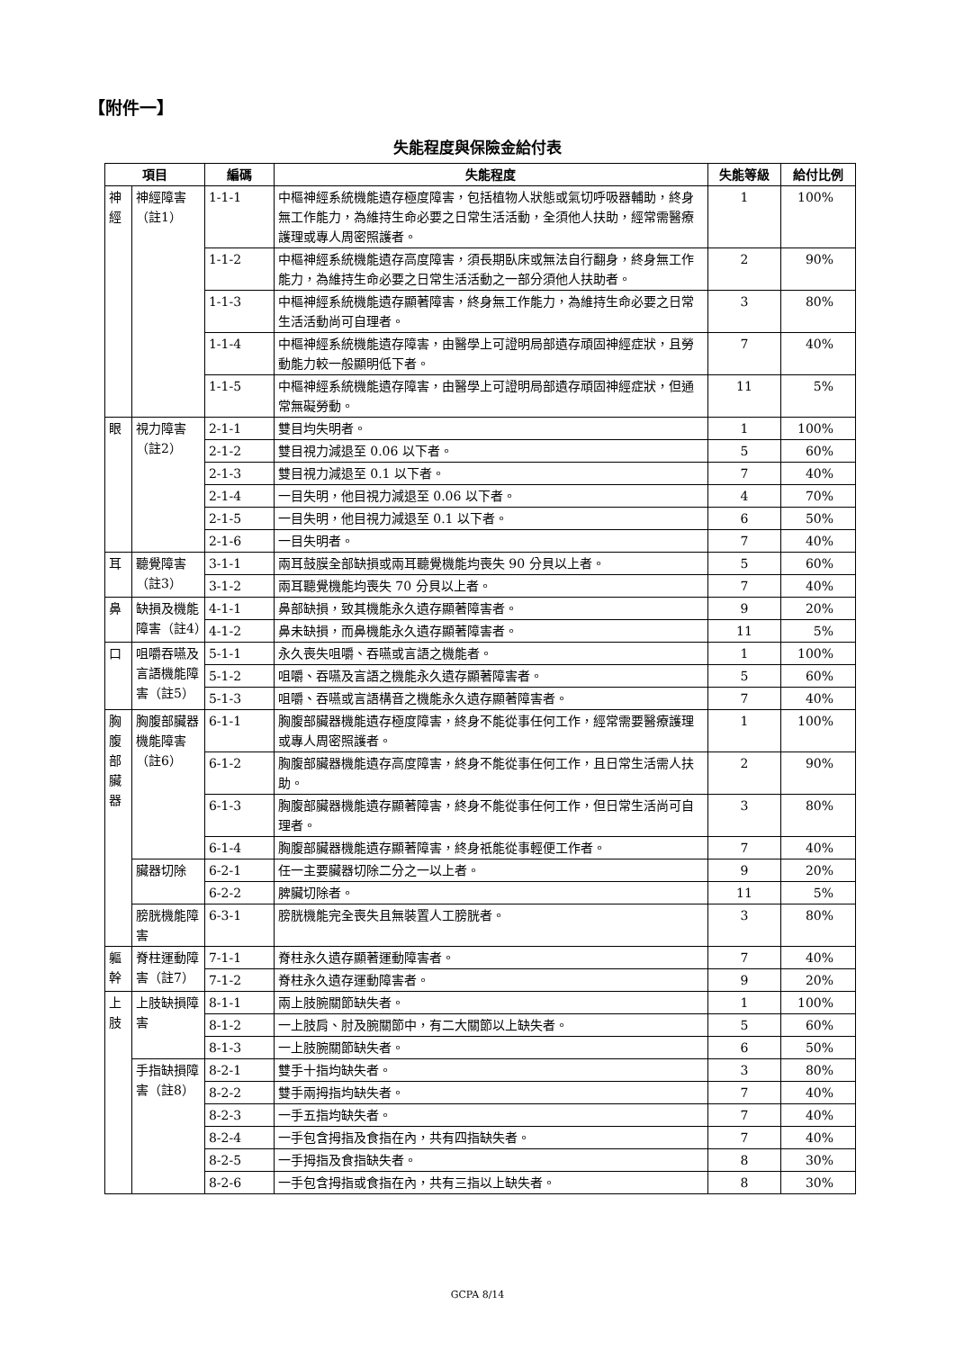【附件一】
失能程度與保險金給付表
| 項目 | | 編碼 | 失能程度 | 失能等級 | 給付比例 |
| --- | --- | --- | --- | --- | --- |
| 神經 | 神經障害（註1） | 1-1-1 | 中樞神經系統機能遺存極度障害，包括植物人狀態或氣切呼吸器輔助，終身無工作能力，為維持生命必要之日常生活活動，全須他人扶助，經常需醫療護理或專人周密照護者。 | 1 | 100% |
| | | 1-1-2 | 中樞神經系統機能遺存高度障害，須長期臥床或無法自行翻身，終身無工作能力，為維持生命必要之日常生活活動之一部分須他人扶助者。 | 2 | 90% |
| | | 1-1-3 | 中樞神經系統機能遺存顯著障害，終身無工作能力，為維持生命必要之日常生活活動尚可自理者。 | 3 | 80% |
| | | 1-1-4 | 中樞神經系統機能遺存障害，由醫學上可證明局部遺存頑固神經症狀，且勞動能力較一般顯明低下者。 | 7 | 40% |
| | | 1-1-5 | 中樞神經系統機能遺存障害，由醫學上可證明局部遺存頑固神經症狀，但通常無礙勞動。 | 11 | 5% |
| 眼 | 視力障害（註2） | 2-1-1 | 雙目均失明者。 | 1 | 100% |
| | | 2-1-2 | 雙目視力減退至 0.06 以下者。 | 5 | 60% |
| | | 2-1-3 | 雙目視力減退至 0.1 以下者。 | 7 | 40% |
| | | 2-1-4 | 一目失明，他目視力減退至 0.06 以下者。 | 4 | 70% |
| | | 2-1-5 | 一目失明，他目視力減退至 0.1 以下者。 | 6 | 50% |
| | | 2-1-6 | 一目失明者。 | 7 | 40% |
| 耳 | 聽覺障害（註3） | 3-1-1 | 兩耳鼓膜全部缺損或兩耳聽覺機能均喪失 90 分貝以上者。 | 5 | 60% |
| | | 3-1-2 | 兩耳聽覺機能均喪失 70 分貝以上者。 | 7 | 40% |
| 鼻 | 缺損及機能障害（註4） | 4-1-1 | 鼻部缺損，致其機能永久遺存顯著障害者。 | 9 | 20% |
| | | 4-1-2 | 鼻未缺損，而鼻機能永久遺存顯著障害者。 | 11 | 5% |
| 口 | 咀嚼吞嚥及言語機能障害（註5） | 5-1-1 | 永久喪失咀嚼、吞嚥或言語之機能者。 | 1 | 100% |
| | | 5-1-2 | 咀嚼、吞嚥及言語之機能永久遺存顯著障害者。 | 5 | 60% |
| | | 5-1-3 | 咀嚼、吞嚥或言語構音之機能永久遺存顯著障害者。 | 7 | 40% |
| 胸腹部臟器 | 胸腹部臟器機能障害（註6） | 6-1-1 | 胸腹部臟器機能遺存極度障害，終身不能從事任何工作，經常需要醫療護理或專人周密照護者。 | 1 | 100% |
| | | 6-1-2 | 胸腹部臟器機能遺存高度障害，終身不能從事任何工作，且日常生活需人扶助。 | 2 | 90% |
| | | 6-1-3 | 胸腹部臟器機能遺存顯著障害，終身不能從事任何工作，但日常生活尚可自理者。 | 3 | 80% |
| | | 6-1-4 | 胸腹部臟器機能遺存顯著障害，終身祇能從事輕便工作者。 | 7 | 40% |
| | 臟器切除 | 6-2-1 | 任一主要臟器切除二分之一以上者。 | 9 | 20% |
| | | 6-2-2 | 脾臟切除者。 | 11 | 5% |
| | 膀胱機能障害 | 6-3-1 | 膀胱機能完全喪失且無裝置人工膀胱者。 | 3 | 80% |
| 軀幹 | 脊柱運動障害（註7） | 7-1-1 | 脊柱永久遺存顯著運動障害者。 | 7 | 40% |
| | | 7-1-2 | 脊柱永久遺存運動障害者。 | 9 | 20% |
| 上肢 | 上肢缺損障害 | 8-1-1 | 兩上肢腕關節缺失者。 | 1 | 100% |
| | | 8-1-2 | 一上肢肩、肘及腕關節中，有二大關節以上缺失者。 | 5 | 60% |
| | | 8-1-3 | 一上肢腕關節缺失者。 | 6 | 50% |
| | 手指缺損障害（註8） | 8-2-1 | 雙手十指均缺失者。 | 3 | 80% |
| | | 8-2-2 | 雙手兩拇指均缺失者。 | 7 | 40% |
| | | 8-2-3 | 一手五指均缺失者。 | 7 | 40% |
| | | 8-2-4 | 一手包含拇指及食指在內，共有四指缺失者。 | 7 | 40% |
| | | 8-2-5 | 一手拇指及食指缺失者。 | 8 | 30% |
| | | 8-2-6 | 一手包含拇指或食指在內，共有三指以上缺失者。 | 8 | 30% |
GCPA 8/14